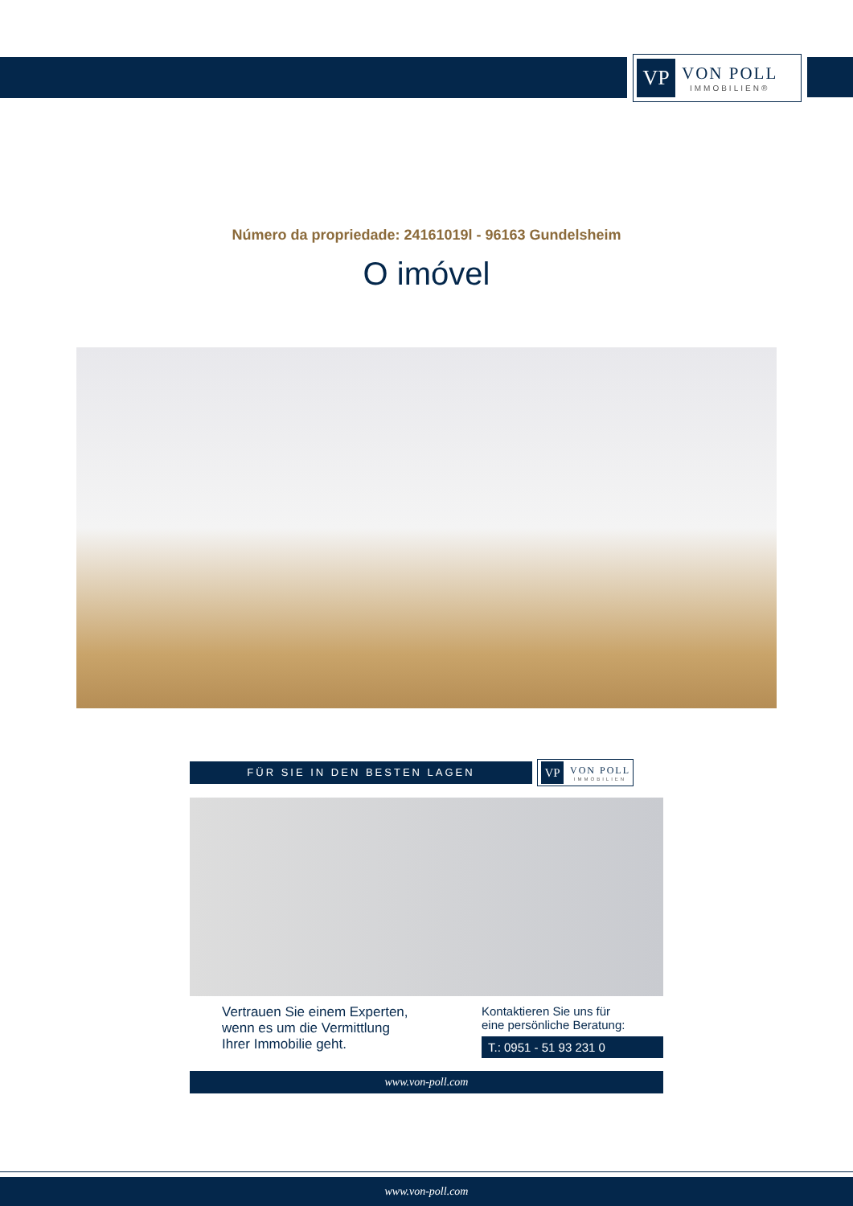VP
VON POLL
IMMOBILIEN®
Número da propriedade: 24161019l - 96163 Gundelsheim
O imóvel
FÜR SIE IN DEN BESTEN LAGEN
VP
VON POLL
IMMOBILIEN
Vertrauen Sie einem Experten,
wenn es um die Vermittlung
Ihrer Immobilie geht.
Kontaktieren Sie uns für
eine persönliche Beratung:
T.: 0951 - 51 93 231 0
www.von-poll.com
www.von-poll.com